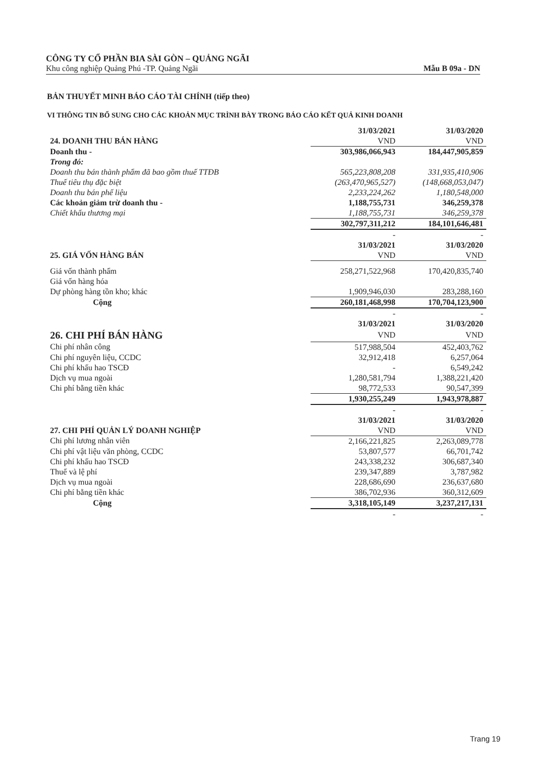CÔNG TY CỔ PHẦN BIA SÀI GÒN – QUẢNG NGÃI
Khu công nghiệp Quảng Phú -TP. Quảng Ngãi Mẫu B 09a - DN
BẢN THUYẾT MINH BÁO CÁO TÀI CHÍNH (tiếp theo)
VI THÔNG TIN BỔ SUNG CHO CÁC KHOẢN MỤC TRÌNH BÀY TRONG BÁO CÁO KẾT QUẢ KINH DOANH
| | 31/03/2021 | 31/03/2020 |
| --- | --- | --- |
| 24. DOANH THU BÁN HÀNG | VND | VND |
| Doanh thu - | 303,986,066,943 | 184,447,905,859 |
| Trong đó: | | |
| Doanh thu bán thành phẩm đã bao gồm thuế TTĐB | 565,223,808,208 | 331,935,410,906 |
| Thuế tiêu thụ đặc biệt | (263,470,965,527) | (148,668,053,047) |
| Doanh thu bán phế liệu | 2,233,224,262 | 1,180,548,000 |
| Các khoản giảm trừ doanh thu - | 1,188,755,731 | 346,259,378 |
| Chiết khấu thương mại | 1,188,755,731 | 346,259,378 |
| | 302,797,311,212 | 184,101,646,481 |
| | - | - |
| | 31/03/2021 | 31/03/2020 |
| 25. GIÁ VỐN HÀNG BÁN | VND | VND |
| Giá vốn thành phẩm | 258,271,522,968 | 170,420,835,740 |
| Giá vốn hàng hóa | | |
| Dự phòng hàng tồn kho; khác | 1,909,946,030 | 283,288,160 |
| Cộng | 260,181,468,998 | 170,704,123,900 |
| | - | - |
| | 31/03/2021 | 31/03/2020 |
| 26. CHI PHÍ BÁN HÀNG | VND | VND |
| Chi phí nhân công | 517,988,504 | 452,403,762 |
| Chi phí nguyên liệu, CCDC | 32,912,418 | 6,257,064 |
| Chi phí khấu hao TSCĐ | - | 6,549,242 |
| Dịch vụ mua ngoài | 1,280,581,794 | 1,388,221,420 |
| Chi phí bằng tiền khác | 98,772,533 | 90,547,399 |
| | 1,930,255,249 | 1,943,978,887 |
| | - | - |
| | 31/03/2021 | 31/03/2020 |
| 27. CHI PHÍ QUẢN LÝ DOANH NGHIỆP | VND | VND |
| Chi phí lương nhân viên | 2,166,221,825 | 2,263,089,778 |
| Chi phí vật liệu văn phòng, CCDC | 53,807,577 | 66,701,742 |
| Chi phí khấu hao TSCĐ | 243,338,232 | 306,687,340 |
| Thuế và lệ phí | 239,347,889 | 3,787,982 |
| Dịch vụ mua ngoài | 228,686,690 | 236,637,680 |
| Chi phí bằng tiền khác | 386,702,936 | 360,312,609 |
| Cộng | 3,318,105,149 | 3,237,217,131 |
| | - | - |
Trang 19